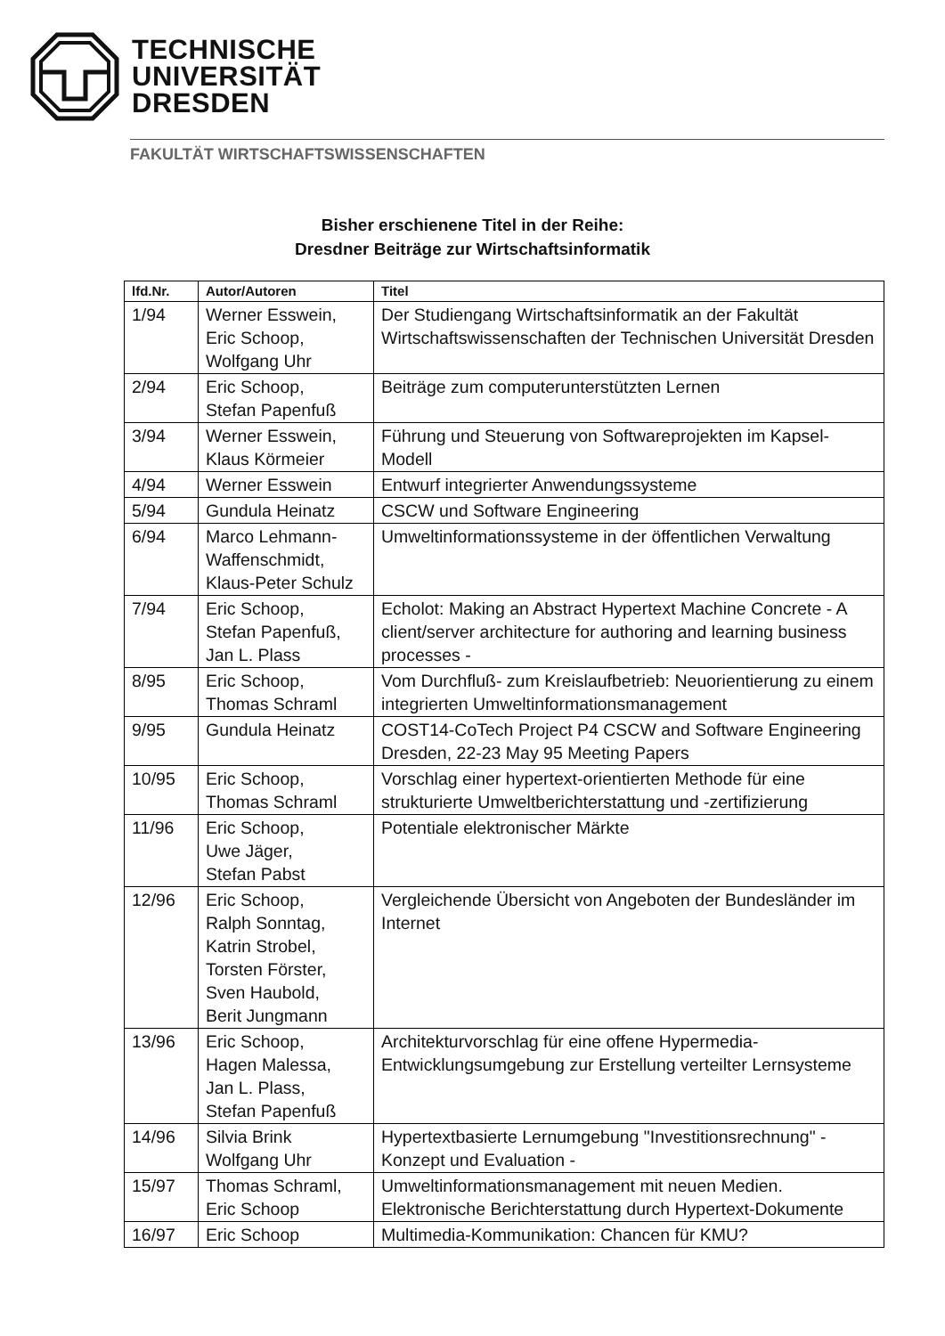TECHNISCHE
UNIVERSITÄT
DRESDEN
FAKULTÄT WIRTSCHAFTSWISSENSCHAFTEN
Bisher erschienene Titel in der Reihe:
Dresdner Beiträge zur Wirtschaftsinformatik
| lfd.Nr. | Autor/Autoren | Titel |
| --- | --- | --- |
| 1/94 | Werner Esswein, Eric Schoop, Wolfgang Uhr | Der Studiengang Wirtschaftsinformatik an der Fakultät Wirtschaftswissenschaften der Technischen Universität Dresden |
| 2/94 | Eric Schoop, Stefan Papenfuß | Beiträge zum computerunterstützten Lernen |
| 3/94 | Werner Esswein, Klaus Körmeier | Führung und Steuerung von Softwareprojekten im Kapsel-Modell |
| 4/94 | Werner Esswein | Entwurf integrierter Anwendungssysteme |
| 5/94 | Gundula Heinatz | CSCW und Software Engineering |
| 6/94 | Marco Lehmann-Waffenschmidt, Klaus-Peter Schulz | Umweltinformationssysteme in der öffentlichen Verwaltung |
| 7/94 | Eric Schoop, Stefan Papenfuß, Jan L. Plass | Echolot: Making an Abstract Hypertext Machine Concrete - A client/server architecture for authoring and learning business processes - |
| 8/95 | Eric Schoop, Thomas Schraml | Vom Durchfluß- zum Kreislaufbetrieb: Neuorientierung zu einem integrierten Umweltinformationsmanagement |
| 9/95 | Gundula Heinatz | COST14-CoTech Project P4 CSCW and Software Engineering Dresden, 22-23 May 95 Meeting Papers |
| 10/95 | Eric Schoop, Thomas Schraml | Vorschlag einer hypertext-orientierten Methode für eine strukturierte Umweltberichterstattung und -zertifizierung |
| 11/96 | Eric Schoop, Uwe Jäger, Stefan Pabst | Potentiale elektronischer Märkte |
| 12/96 | Eric Schoop, Ralph Sonntag, Katrin Strobel, Torsten Förster, Sven Haubold, Berit Jungmann | Vergleichende Übersicht von Angeboten der Bundesländer im Internet |
| 13/96 | Eric Schoop, Hagen Malessa, Jan L. Plass, Stefan Papenfuß | Architekturvorschlag für eine offene Hypermedia-Entwicklungsumgebung zur Erstellung verteilter Lernsysteme |
| 14/96 | Silvia Brink Wolfgang Uhr | Hypertextbasierte Lernumgebung "Investitionsrechnung" - Konzept und Evaluation - |
| 15/97 | Thomas Schraml, Eric Schoop | Umweltinformationsmanagement mit neuen Medien. Elektronische Berichterstattung durch Hypertext-Dokumente |
| 16/97 | Eric Schoop | Multimedia-Kommunikation: Chancen für KMU? |